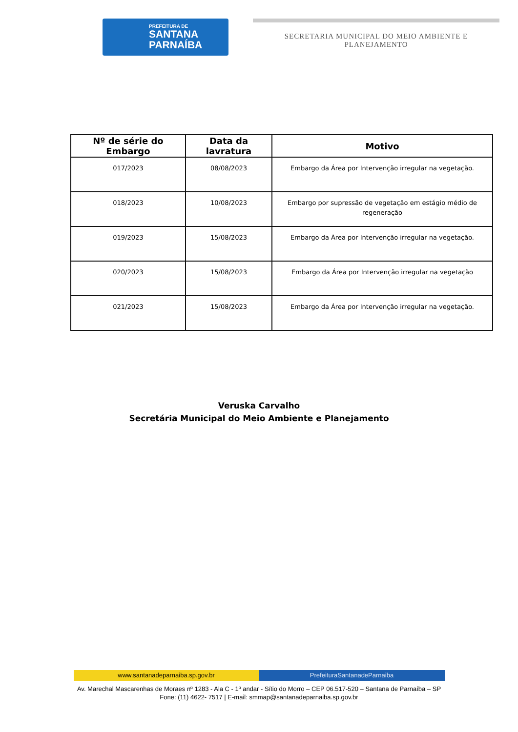PREFEITURA DE
SANTANA
PARNAÍBA
SECRETARIA MUNICIPAL DO MEIO AMBIENTE E
PLANEJAMENTO
| Nº de série do Embargo | Data da lavratura | Motivo |
| --- | --- | --- |
| 017/2023 | 08/08/2023 | Embargo da Área por Intervenção irregular na vegetação. |
| 018/2023 | 10/08/2023 | Embargo por supressão de vegetação em estágio médio de regeneração |
| 019/2023 | 15/08/2023 | Embargo da Área por Intervenção irregular na vegetação. |
| 020/2023 | 15/08/2023 | Embargo da Área por Intervenção irregular na vegetação |
| 021/2023 | 15/08/2023 | Embargo da Área por Intervenção irregular na vegetação. |
Veruska Carvalho
Secretária Municipal do Meio Ambiente e Planejamento
www.santanadeparnaiba.sp.gov.br
PrefeituraSantanadeParnaiba
Av. Marechal Mascarenhas de Moraes nº 1283 - Ala C - 1º andar - Sítio do Morro – CEP 06.517-520 – Santana de Parnaíba – SP
Fone: (11) 4622- 7517 | E-mail: smmap@santanadeparnaiba.sp.gov.br